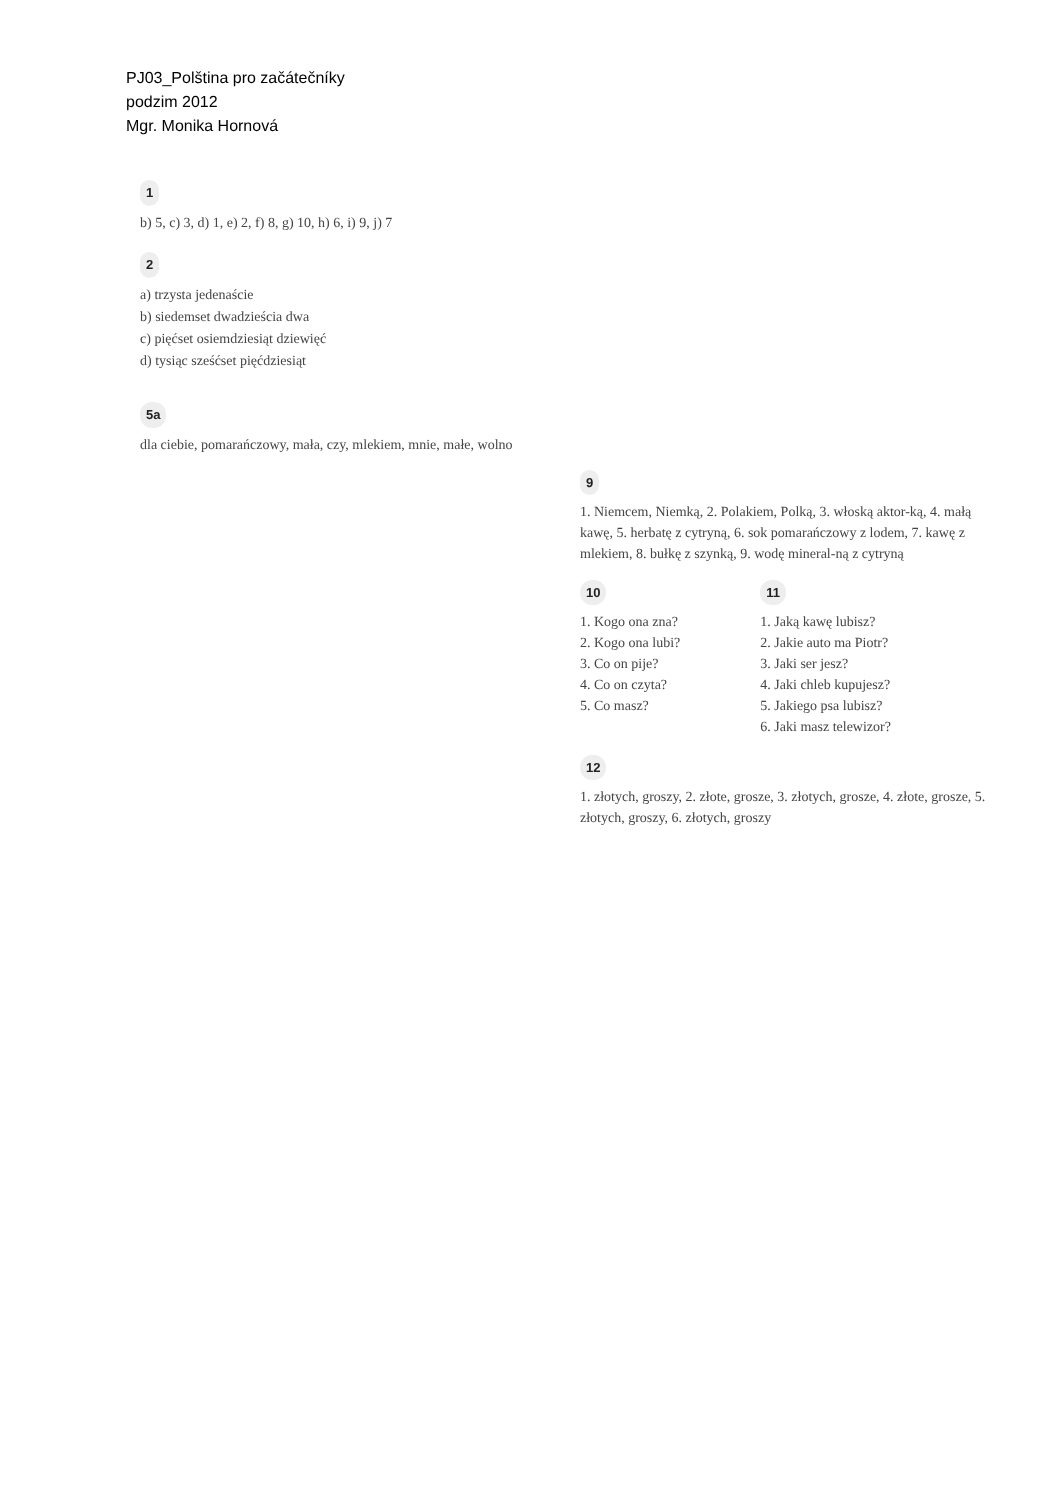PJ03_Polština pro začátečníky
podzim 2012
Mgr. Monika Hornová
1
b) 5, c) 3, d) 1, e) 2, f) 8, g) 10, h) 6, i) 9, j) 7
2
a) trzysta jedenaście
b) siedemset dwadzieścia dwa
c) pięćset osiemdziesiąt dziewięć
d) tysiąc sześćset pięćdziesiąt
5a
dla ciebie, pomarańczowy, mała, czy, mlekiem, mnie, małe, wolno
9
1. Niemcem, Niemką, 2. Polakiem, Polką, 3. włoską aktor-ką, 4. małą kawę, 5. herbatę z cytryną, 6. sok pomarańczowy z lodem, 7. kawę z mlekiem, 8. bułkę z szynką, 9. wodę mineral-ną z cytryną
10
1. Kogo ona zna?
2. Kogo ona lubi?
3. Co on pije?
4. Co on czyta?
5. Co masz?
11
1. Jaką kawę lubisz?
2. Jakie auto ma Piotr?
3. Jaki ser jesz?
4. Jaki chleb kupujesz?
5. Jakiego psa lubisz?
6. Jaki masz telewizor?
12
1. złotych, groszy, 2. złote, grosze, 3. złotych, grosze, 4. złote, grosze, 5. złotych, groszy, 6. złotych, groszy